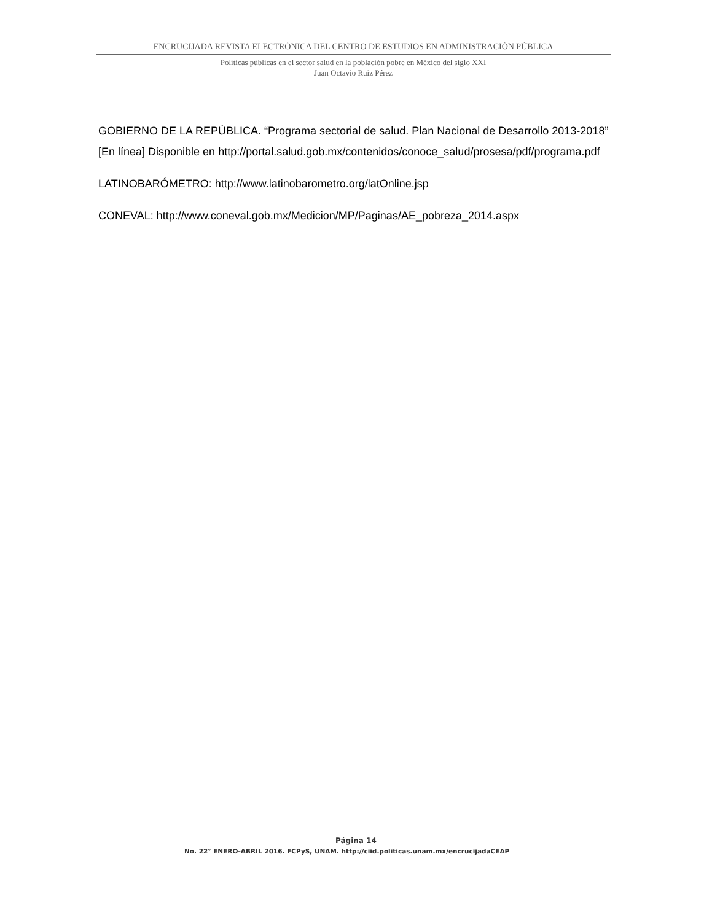ENCRUCIJADA REVISTA ELECTRÓNICA DEL CENTRO DE ESTUDIOS EN ADMINISTRACIÓN PÚBLICA
Políticas públicas en el sector salud en la población pobre en México del siglo XXI
Juan Octavio Ruiz Pérez
GOBIERNO DE LA REPÚBLICA. “Programa sectorial de salud. Plan Nacional de Desarrollo 2013-2018” [En línea] Disponible en http://portal.salud.gob.mx/contenidos/conoce_salud/prosesa/pdf/programa.pdf
LATINOBARÓMETRO: http://www.latinobarometro.org/latOnline.jsp
CONEVAL: http://www.coneval.gob.mx/Medicion/MP/Paginas/AE_pobreza_2014.aspx
Página 14
No. 22° ENERO-ABRIL 2016. FCPyS, UNAM. http://ciid.politicas.unam.mx/encrucijadaCEAP